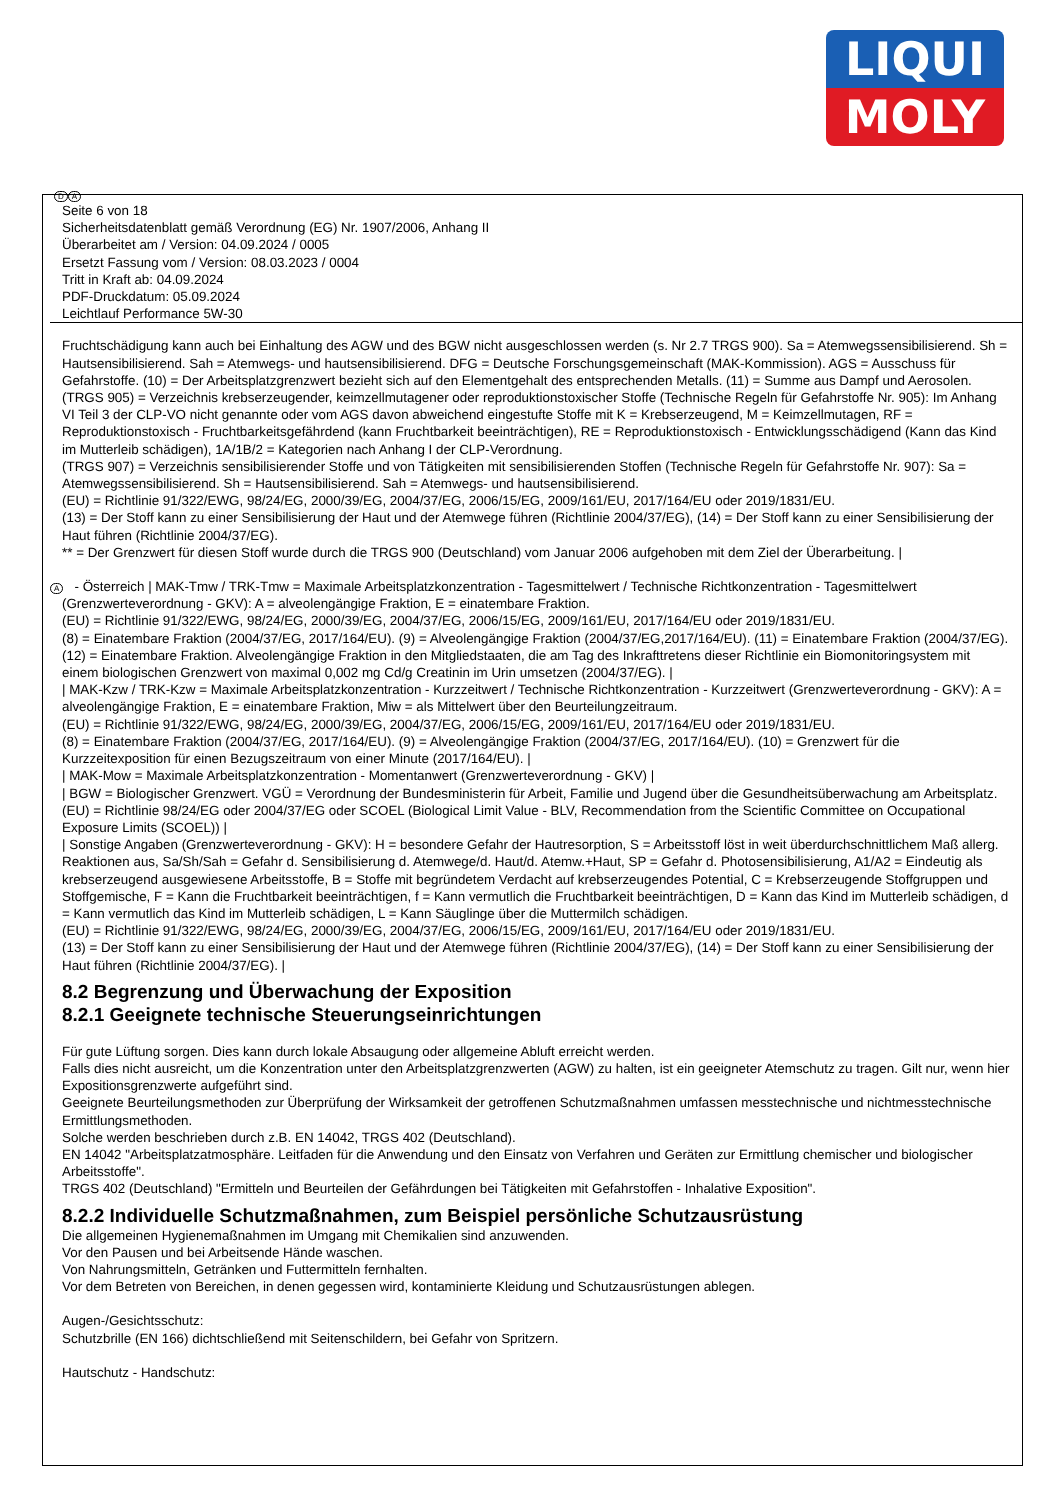LIQUI
MOLY
D A
Seite 6 von 18
Sicherheitsdatenblatt gemäß Verordnung (EG) Nr. 1907/2006, Anhang II
Überarbeitet am / Version: 04.09.2024 / 0005
Ersetzt Fassung vom / Version: 08.03.2023 / 0004
Tritt in Kraft ab: 04.09.2024
PDF-Druckdatum: 05.09.2024
Leichtlauf Performance 5W-30
Fruchtschädigung kann auch bei Einhaltung des AGW und des BGW nicht ausgeschlossen werden (s. Nr 2.7 TRGS 900). Sa = Atemwegssensibilisierend. Sh = Hautsensibilisierend. Sah = Atemwegs- und hautsensibilisierend. DFG = Deutsche Forschungsgemeinschaft (MAK-Kommission). AGS = Ausschuss für Gefahrstoffe. (10) = Der Arbeitsplatzgrenzwert bezieht sich auf den Elementgehalt des entsprechenden Metalls. (11) = Summe aus Dampf und Aerosolen.
(TRGS 905) = Verzeichnis krebserzeugender, keimzellmutagener oder reproduktionstoxischer Stoffe (Technische Regeln für Gefahrstoffe Nr. 905): Im Anhang VI Teil 3 der CLP-VO nicht genannte oder vom AGS davon abweichend eingestufte Stoffe mit K = Krebserzeugend, M = Keimzellmutagen, RF = Reproduktionstoxisch - Fruchtbarkeitsgefährdend (kann Fruchtbarkeit beeinträchtigen), RE = Reproduktionstoxisch - Entwicklungsschädigend (Kann das Kind im Mutterleib schädigen), 1A/1B/2 = Kategorien nach Anhang I der CLP-Verordnung.
(TRGS 907) = Verzeichnis sensibilisierender Stoffe und von Tätigkeiten mit sensibilisierenden Stoffen (Technische Regeln für Gefahrstoffe Nr. 907): Sa = Atemwegssensibilisierend. Sh = Hautsensibilisierend. Sah = Atemwegs- und hautsensibilisierend.
(EU) = Richtlinie 91/322/EWG, 98/24/EG, 2000/39/EG, 2004/37/EG, 2006/15/EG, 2009/161/EU, 2017/164/EU oder 2019/1831/EU.
(13) = Der Stoff kann zu einer Sensibilisierung der Haut und der Atemwege führen (Richtlinie 2004/37/EG), (14) = Der Stoff kann zu einer Sensibilisierung der Haut führen (Richtlinie 2004/37/EG).
** = Der Grenzwert für diesen Stoff wurde durch die TRGS 900 (Deutschland) vom Januar 2006 aufgehoben mit dem Ziel der Überarbeitung. |
A - Österreich | MAK-Tmw / TRK-Tmw = Maximale Arbeitsplatzkonzentration - Tagesmittelwert / Technische Richtkonzentration - Tagesmittelwert (Grenzwerteverordnung - GKV): A = alveolengängige Fraktion, E = einatembare Fraktion.
(EU) = Richtlinie 91/322/EWG, 98/24/EG, 2000/39/EG, 2004/37/EG, 2006/15/EG, 2009/161/EU, 2017/164/EU oder 2019/1831/EU.
(8) = Einatembare Fraktion (2004/37/EG, 2017/164/EU). (9) = Alveolengängige Fraktion (2004/37/EG,2017/164/EU). (11) = Einatembare Fraktion (2004/37/EG). (12) = Einatembare Fraktion. Alveolengängige Fraktion in den Mitgliedstaaten, die am Tag des Inkrafttretens dieser Richtlinie ein Biomonitoringsystem mit einem biologischen Grenzwert von maximal 0,002 mg Cd/g Creatinin im Urin umsetzen (2004/37/EG). |
| MAK-Kzw / TRK-Kzw = Maximale Arbeitsplatzkonzentration - Kurzzeitwert / Technische Richtkonzentration - Kurzzeitwert (Grenzwerteverordnung - GKV): A = alveolengängige Fraktion, E = einatembare Fraktion, Miw = als Mittelwert über den Beurteilungzeitraum.
(EU) = Richtlinie 91/322/EWG, 98/24/EG, 2000/39/EG, 2004/37/EG, 2006/15/EG, 2009/161/EU, 2017/164/EU oder 2019/1831/EU.
(8) = Einatembare Fraktion (2004/37/EG, 2017/164/EU). (9) = Alveolengängige Fraktion (2004/37/EG, 2017/164/EU). (10) = Grenzwert für die Kurzzeitexposition für einen Bezugszeitraum von einer Minute (2017/164/EU). |
| MAK-Mow = Maximale Arbeitsplatzkonzentration - Momentanwert (Grenzwerteverordnung - GKV) |
| BGW = Biologischer Grenzwert. VGÜ = Verordnung der Bundesministerin für Arbeit, Familie und Jugend über die Gesundheitsüberwachung am Arbeitsplatz.
(EU) = Richtlinie 98/24/EG oder 2004/37/EG oder SCOEL (Biological Limit Value - BLV, Recommendation from the Scientific Committee on Occupational Exposure Limits (SCOEL)) |
| Sonstige Angaben (Grenzwerteverordnung - GKV): H = besondere Gefahr der Hautresorption, S = Arbeitsstoff löst in weit überdurchschnittlichem Maß allerg. Reaktionen aus, Sa/Sh/Sah = Gefahr d. Sensibilisierung d. Atemwege/d. Haut/d. Atemw.+Haut, SP = Gefahr d. Photosensibilisierung, A1/A2 = Eindeutig als krebserzeugend ausgewiesene Arbeitsstoffe, B = Stoffe mit begründetem Verdacht auf krebserzeugendes Potential, C = Krebserzeugende Stoffgruppen und Stoffgemische, F = Kann die Fruchtbarkeit beeinträchtigen, f = Kann vermutlich die Fruchtbarkeit beeinträchtigen, D = Kann das Kind im Mutterleib schädigen, d = Kann vermutlich das Kind im Mutterleib schädigen, L = Kann Säuglinge über die Muttermilch schädigen.
(EU) = Richtlinie 91/322/EWG, 98/24/EG, 2000/39/EG, 2004/37/EG, 2006/15/EG, 2009/161/EU, 2017/164/EU oder 2019/1831/EU.
(13) = Der Stoff kann zu einer Sensibilisierung der Haut und der Atemwege führen (Richtlinie 2004/37/EG), (14) = Der Stoff kann zu einer Sensibilisierung der Haut führen (Richtlinie 2004/37/EG). |
8.2 Begrenzung und Überwachung der Exposition
8.2.1 Geeignete technische Steuerungseinrichtungen
Für gute Lüftung sorgen. Dies kann durch lokale Absaugung oder allgemeine Abluft erreicht werden.
Falls dies nicht ausreicht, um die Konzentration unter den Arbeitsplatzgrenzwerten (AGW) zu halten, ist ein geeigneter Atemschutz zu tragen. Gilt nur, wenn hier Expositionsgrenzwerte aufgeführt sind.
Geeignete Beurteilungsmethoden zur Überprüfung der Wirksamkeit der getroffenen Schutzmaßnahmen umfassen messtechnische und nichtmesstechnische Ermittlungsmethoden.
Solche werden beschrieben durch z.B. EN 14042, TRGS 402 (Deutschland).
EN 14042 "Arbeitsplatzatmosphäre. Leitfaden für die Anwendung und den Einsatz von Verfahren und Geräten zur Ermittlung chemischer und biologischer Arbeitsstoffe".
TRGS 402 (Deutschland) "Ermitteln und Beurteilen der Gefährdungen bei Tätigkeiten mit Gefahrstoffen - Inhalative Exposition".
8.2.2 Individuelle Schutzmaßnahmen, zum Beispiel persönliche Schutzausrüstung
Die allgemeinen Hygienemaßnahmen im Umgang mit Chemikalien sind anzuwenden.
Vor den Pausen und bei Arbeitsende Hände waschen.
Von Nahrungsmitteln, Getränken und Futtermitteln fernhalten.
Vor dem Betreten von Bereichen, in denen gegessen wird, kontaminierte Kleidung und Schutzausrüstungen ablegen.
Augen-/Gesichtsschutz:
Schutzbrille (EN 166) dichtschließend mit Seitenschildern, bei Gefahr von Spritzern.
Hautschutz - Handschutz: